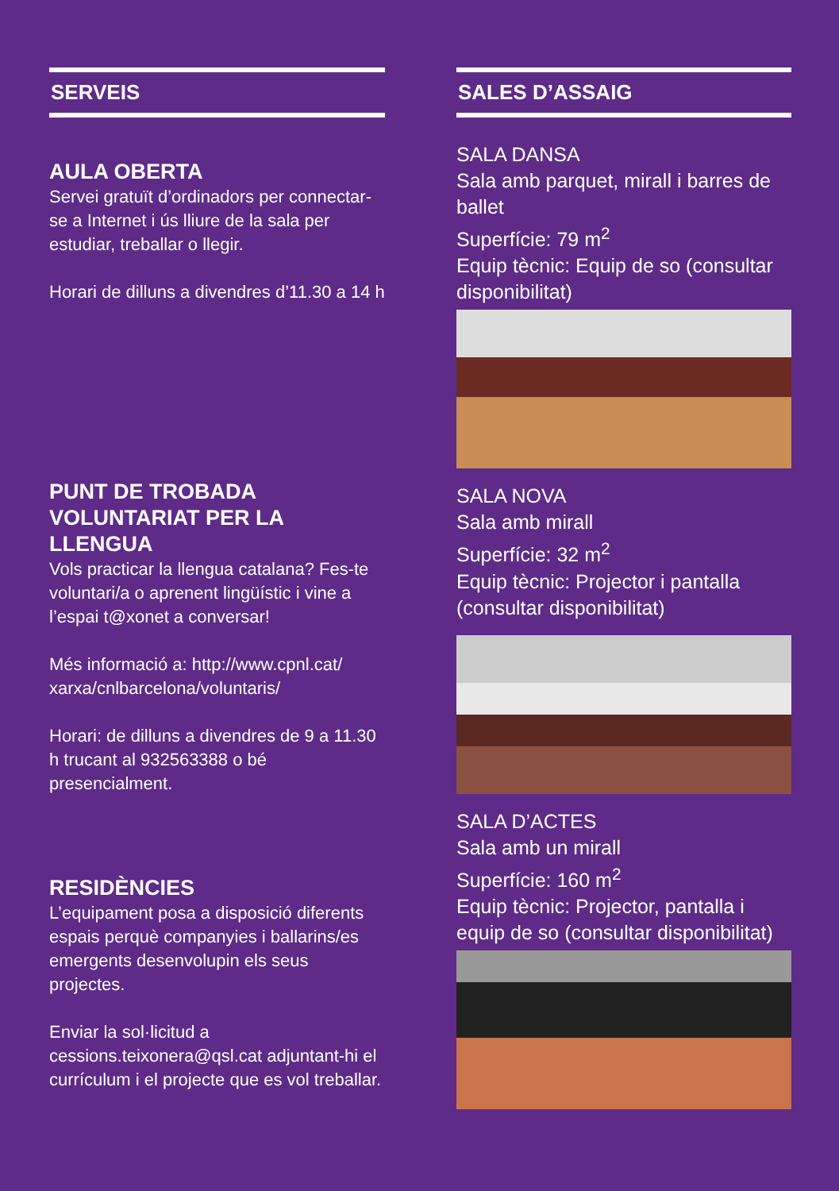SERVEIS
AULA OBERTA
Servei gratuït d’ordinadors per connectar-se a Internet i ús lliure de la sala per estudiar, treballar o llegir.
Horari de dilluns a divendres d’11.30 a 14 h
PUNT DE TROBADA VOLUNTARIAT PER LA LLENGUA
Vols practicar la llengua catalana? Fes-te voluntari/a o aprenent lingüístic i vine a l’espai t@xonet a conversar!
Més informació a: http://www.cpnl.cat/ xarxa/cnlbarcelona/voluntaris/
Horari: de dilluns a divendres de 9 a 11.30 h trucant al 932563388 o bé presencialment.
RESIDÈNCIES
L’equipament posa a disposició diferents espais perquè companyies i ballarins/es emergents desenvolupin els seus projectes.
Enviar la sol·licitud a cessions.teixonera@qsl.cat adjuntant-hi el currículum i el projecte que es vol treballar.
SALES D’ASSAIG
SALA DANSA
Sala amb parquet, mirall i barres de ballet
Superfície: 79 m<sup>2</sup>
Equip tècnic: Equip de so (consultar disponibilitat)
SALA NOVA
Sala amb mirall
Superfície: 32 m<sup>2</sup>
Equip tècnic: Projector i pantalla (consultar disponibilitat)
SALA D’ACTES
Sala amb un mirall
Superfície: 160 m<sup>2</sup>
Equip tècnic: Projector, pantalla i equip de so (consultar disponibilitat)